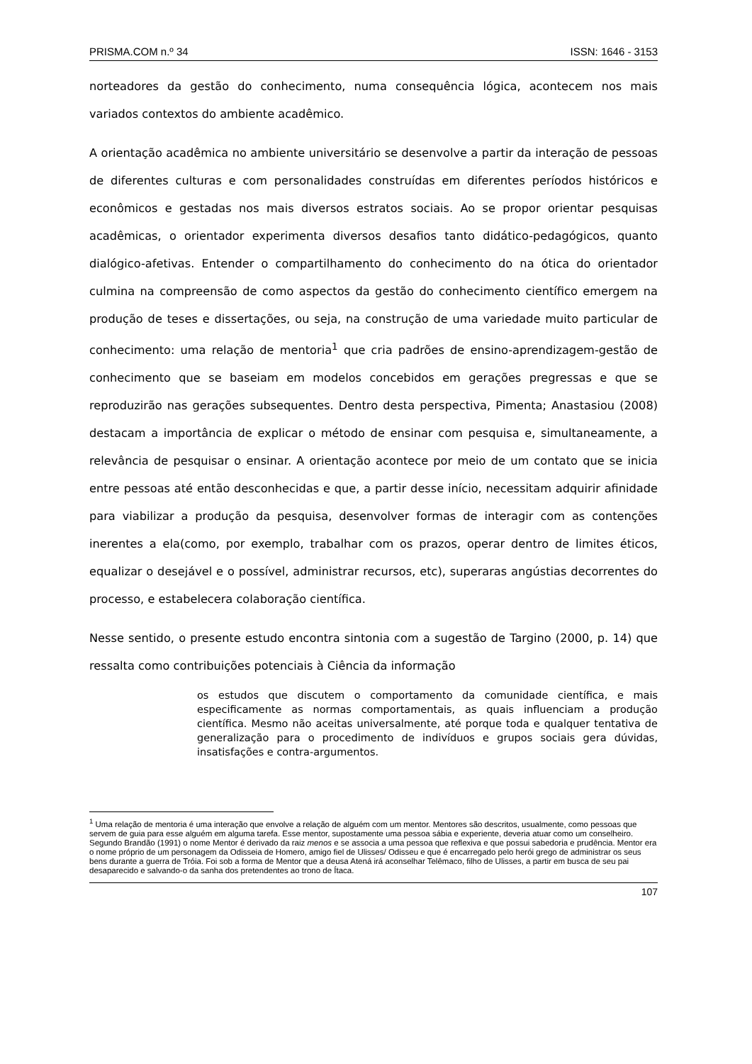PRISMA.COM n.º 34 ISSN: 1646 - 3153
norteadores da gestão do conhecimento, numa consequência lógica, acontecem nos mais variados contextos do ambiente acadêmico.
A orientação acadêmica no ambiente universitário se desenvolve a partir da interação de pessoas de diferentes culturas e com personalidades construídas em diferentes períodos históricos e econômicos e gestadas nos mais diversos estratos sociais. Ao se propor orientar pesquisas acadêmicas, o orientador experimenta diversos desafios tanto didático-pedagógicos, quanto dialógico-afetivas. Entender o compartilhamento do conhecimento do na ótica do orientador culmina na compreensão de como aspectos da gestão do conhecimento científico emergem na produção de teses e dissertações, ou seja, na construção de uma variedade muito particular de conhecimento: uma relação de mentoria<sup>1</sup> que cria padrões de ensino-aprendizagem-gestão de conhecimento que se baseiam em modelos concebidos em gerações pregressas e que se reproduzirão nas gerações subsequentes. Dentro desta perspectiva, Pimenta; Anastasiou (2008) destacam a importância de explicar o método de ensinar com pesquisa e, simultaneamente, a relevância de pesquisar o ensinar. A orientação acontece por meio de um contato que se inicia entre pessoas até então desconhecidas e que, a partir desse início, necessitam adquirir afinidade para viabilizar a produção da pesquisa, desenvolver formas de interagir com as contenções inerentes a ela(como, por exemplo, trabalhar com os prazos, operar dentro de limites éticos, equalizar o desejável e o possível, administrar recursos, etc), superaras angústias decorrentes do processo, e estabelecera colaboração científica.
Nesse sentido, o presente estudo encontra sintonia com a sugestão de Targino (2000, p. 14) que ressalta como contribuições potenciais à Ciência da informação
os estudos que discutem o comportamento da comunidade científica, e mais especificamente as normas comportamentais, as quais influenciam a produção científica. Mesmo não aceitas universalmente, até porque toda e qualquer tentativa de generalização para o procedimento de indivíduos e grupos sociais gera dúvidas, insatisfações e contra-argumentos.
<sup>1</sup> Uma relação de mentoria é uma interação que envolve a relação de alguém com um mentor. Mentores são descritos, usualmente, como pessoas que servem de guia para esse alguém em alguma tarefa. Esse mentor, supostamente uma pessoa sábia e experiente, deveria atuar como um conselheiro. Segundo Brandão (1991) o nome Mentor é derivado da raiz menos e se associa a uma pessoa que reflexiva e que possui sabedoria e prudência. Mentor era o nome próprio de um personagem da Odisseia de Homero, amigo fiel de Ulisses/ Odisseu e que é encarregado pelo herói grego de administrar os seus bens durante a guerra de Tróia. Foi sob a forma de Mentor que a deusa Atená irá aconselhar Telêmaco, filho de Ulisses, a partir em busca de seu pai desaparecido e salvando-o da sanha dos pretendentes ao trono de Ítaca.
107